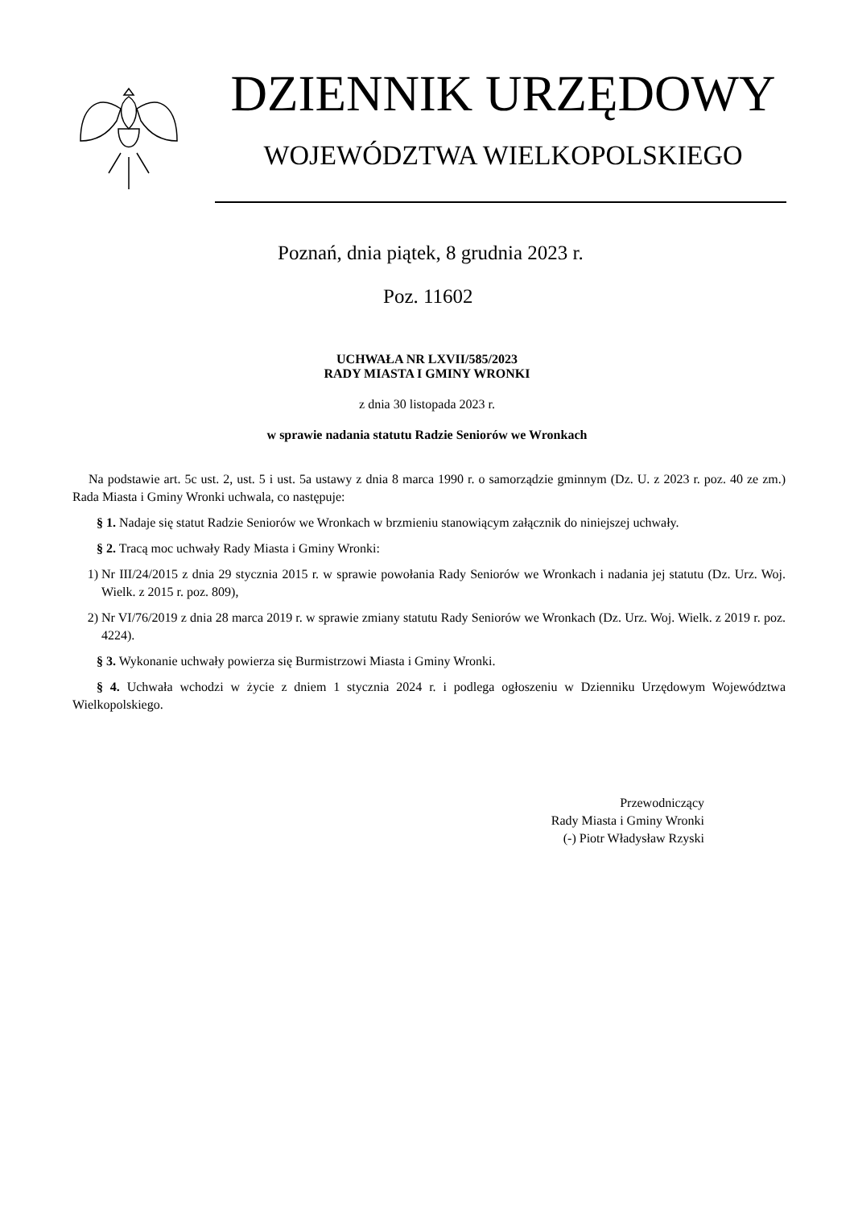DZIENNIK URZĘDOWY
WOJEWÓDZTWA WIELKOPOLSKIEGO
Poznań, dnia piątek, 8 grudnia 2023 r.
Poz. 11602
UCHWAŁA NR LXVII/585/2023
RADY MIASTA I GMINY WRONKI
z dnia 30 listopada 2023 r.
w sprawie nadania statutu Radzie Seniorów we Wronkach
Na podstawie art. 5c ust. 2, ust. 5 i ust. 5a ustawy z dnia 8 marca 1990 r. o samorządzie gminnym (Dz. U. z 2023 r. poz. 40 ze zm.) Rada Miasta i Gminy Wronki uchwala, co następuje:
§ 1. Nadaje się statut Radzie Seniorów we Wronkach w brzmieniu stanowiącym załącznik do niniejszej uchwały.
§ 2. Tracą moc uchwały Rady Miasta i Gminy Wronki:
1) Nr III/24/2015 z dnia 29 stycznia 2015 r. w sprawie powołania Rady Seniorów we Wronkach i nadania jej statutu (Dz. Urz. Woj. Wielk. z 2015 r. poz. 809),
2) Nr VI/76/2019 z dnia 28 marca 2019 r. w sprawie zmiany statutu Rady Seniorów we Wronkach (Dz. Urz. Woj. Wielk. z 2019 r. poz. 4224).
§ 3. Wykonanie uchwały powierza się Burmistrzowi Miasta i Gminy Wronki.
§ 4. Uchwała wchodzi w życie z dniem 1 stycznia 2024 r. i podlega ogłoszeniu w Dzienniku Urzędowym Województwa Wielkopolskiego.
Przewodniczący
Rady Miasta i Gminy Wronki
(-) Piotr Władysław Rzyski